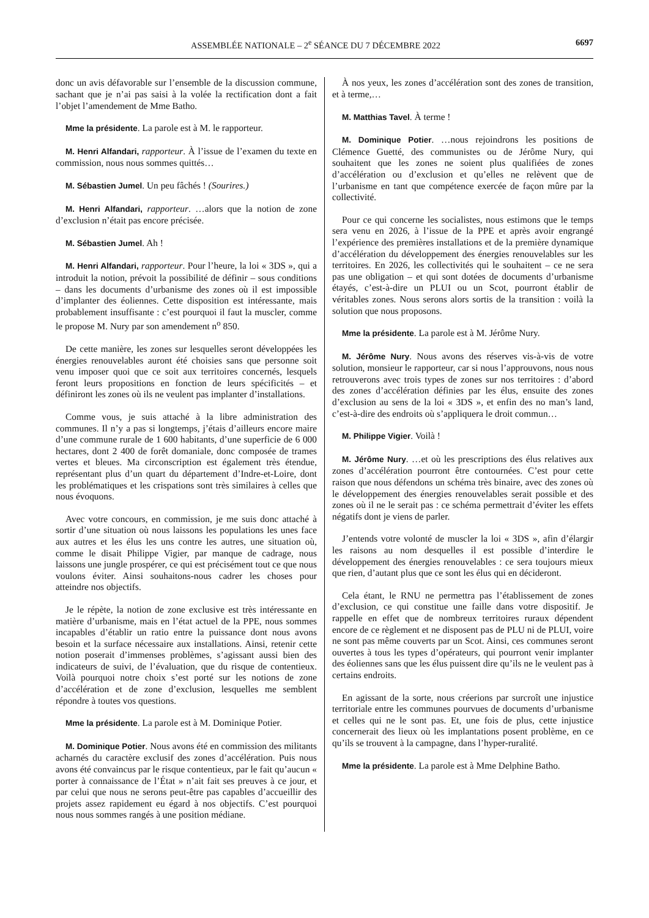ASSEMBLÉE NATIONALE – 2<sup>e</sup> SÉANCE DU 7 DÉCEMBRE 2022 6697
donc un avis défavorable sur l’ensemble de la discussion commune, sachant que je n’ai pas saisi à la volée la rectification dont a fait l’objet l’amendement de Mme Batho.
Mme la présidente. La parole est à M. le rapporteur.
M. Henri Alfandari, rapporteur. À l’issue de l’examen du texte en commission, nous nous sommes quittés…
M. Sébastien Jumel. Un peu fâchés ! (Sourires.)
M. Henri Alfandari, rapporteur. …alors que la notion de zone d’exclusion n’était pas encore précisée.
M. Sébastien Jumel. Ah !
M. Henri Alfandari, rapporteur. Pour l’heure, la loi « 3DS », qui a introduit la notion, prévoit la possibilité de définir – sous conditions – dans les documents d’urbanisme des zones où il est impossible d’implanter des éoliennes. Cette disposition est intéressante, mais probablement insuffisante : c’est pourquoi il faut la muscler, comme le propose M. Nury par son amendement n<sup>o</sup> 850.
De cette manière, les zones sur lesquelles seront développées les énergies renouvelables auront été choisies sans que personne soit venu imposer quoi que ce soit aux territoires concernés, lesquels feront leurs propositions en fonction de leurs spécificités – et définiront les zones où ils ne veulent pas implanter d’installations.
Comme vous, je suis attaché à la libre administration des communes. Il n’y a pas si longtemps, j’étais d’ailleurs encore maire d’une commune rurale de 1 600 habitants, d’une superficie de 6 000 hectares, dont 2 400 de forêt domaniale, donc composée de trames vertes et bleues. Ma circonscription est également très étendue, représentant plus d’un quart du département d’Indre-et-Loire, dont les problématiques et les crispations sont très similaires à celles que nous évoquons.
Avec votre concours, en commission, je me suis donc attaché à sortir d’une situation où nous laissons les populations les unes face aux autres et les élus les uns contre les autres, une situation où, comme le disait Philippe Vigier, par manque de cadrage, nous laissons une jungle prospérer, ce qui est précisément tout ce que nous voulons éviter. Ainsi souhaitons-nous cadrer les choses pour atteindre nos objectifs.
Je le répète, la notion de zone exclusive est très intéressante en matière d’urbanisme, mais en l’état actuel de la PPE, nous sommes incapables d’établir un ratio entre la puissance dont nous avons besoin et la surface nécessaire aux installations. Ainsi, retenir cette notion poserait d’immenses problèmes, s’agissant aussi bien des indicateurs de suivi, de l’évaluation, que du risque de contentieux. Voilà pourquoi notre choix s’est porté sur les notions de zone d’accélération et de zone d’exclusion, lesquelles me semblent répondre à toutes vos questions.
Mme la présidente. La parole est à M. Dominique Potier.
M. Dominique Potier. Nous avons été en commission des militants acharnés du caractère exclusif des zones d’accélération. Puis nous avons été convaincus par le risque contentieux, par le fait qu’aucun « porter à connaissance de l’État » n’ait fait ses preuves à ce jour, et par celui que nous ne serons peut-être pas capables d’accueillir des projets assez rapidement eu égard à nos objectifs. C’est pourquoi nous nous sommes rangés à une position médiane.
À nos yeux, les zones d’accélération sont des zones de transition, et à terme,…
M. Matthias Tavel. À terme !
M. Dominique Potier. …nous rejoindrons les positions de Clémence Guetté, des communistes ou de Jérôme Nury, qui souhaitent que les zones ne soient plus qualifiées de zones d’accélération ou d’exclusion et qu’elles ne relèvent que de l’urbanisme en tant que compétence exercée de façon mûre par la collectivité.
Pour ce qui concerne les socialistes, nous estimons que le temps sera venu en 2026, à l’issue de la PPE et après avoir engrangé l’expérience des premières installations et de la première dynamique d’accélération du développement des énergies renouvelables sur les territoires. En 2026, les collectivités qui le souhaitent – ce ne sera pas une obligation – et qui sont dotées de documents d’urbanisme étayés, c’est-à-dire un PLUI ou un Scot, pourront établir de véritables zones. Nous serons alors sortis de la transition : voilà la solution que nous proposons.
Mme la présidente. La parole est à M. Jérôme Nury.
M. Jérôme Nury. Nous avons des réserves vis-à-vis de votre solution, monsieur le rapporteur, car si nous l’approuvons, nous nous retrouverons avec trois types de zones sur nos territoires : d’abord des zones d’accélération définies par les élus, ensuite des zones d’exclusion au sens de la loi « 3DS », et enfin des no man’s land, c’est-à-dire des endroits où s’appliquera le droit commun…
M. Philippe Vigier. Voilà !
M. Jérôme Nury. …et où les prescriptions des élus relatives aux zones d’accélération pourront être contournées. C’est pour cette raison que nous défendons un schéma très binaire, avec des zones où le développement des énergies renouvelables serait possible et des zones où il ne le serait pas : ce schéma permettrait d’éviter les effets négatifs dont je viens de parler.
J’entends votre volonté de muscler la loi « 3DS », afin d’élargir les raisons au nom desquelles il est possible d’interdire le développement des énergies renouvelables : ce sera toujours mieux que rien, d’autant plus que ce sont les élus qui en décideront.
Cela étant, le RNU ne permettra pas l’établissement de zones d’exclusion, ce qui constitue une faille dans votre dispositif. Je rappelle en effet que de nombreux territoires ruraux dépendent encore de ce règlement et ne disposent pas de PLU ni de PLUI, voire ne sont pas même couverts par un Scot. Ainsi, ces communes seront ouvertes à tous les types d’opérateurs, qui pourront venir implanter des éoliennes sans que les élus puissent dire qu’ils ne le veulent pas à certains endroits.
En agissant de la sorte, nous créerions par surcroît une injustice territoriale entre les communes pourvues de documents d’urbanisme et celles qui ne le sont pas. Et, une fois de plus, cette injustice concernerait des lieux où les implantations posent problème, en ce qu’ils se trouvent à la campagne, dans l’hyper-ruralité.
Mme la présidente. La parole est à Mme Delphine Batho.